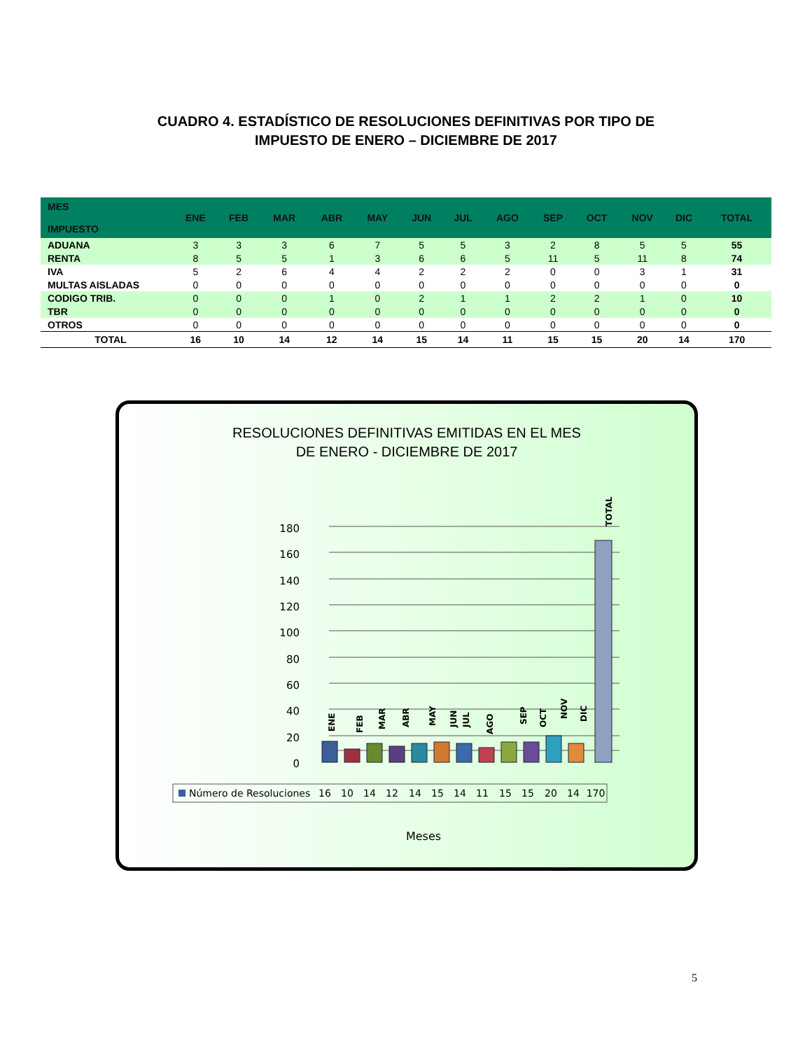CUADRO 4. ESTADÍSTICO DE RESOLUCIONES DEFINITIVAS POR TIPO DE
IMPUESTO DE ENERO – DICIEMBRE DE 2017
| MES IMPUESTO | ENE | FEB | MAR | ABR | MAY | JUN | JUL | AGO | SEP | OCT | NOV | DIC | TOTAL |
| --- | --- | --- | --- | --- | --- | --- | --- | --- | --- | --- | --- | --- | --- |
| ADUANA | 3 | 3 | 3 | 6 | 7 | 5 | 5 | 3 | 2 | 8 | 5 | 5 | 55 |
| RENTA | 8 | 5 | 5 | 1 | 3 | 6 | 6 | 5 | 11 | 5 | 11 | 8 | 74 |
| IVA | 5 | 2 | 6 | 4 | 4 | 2 | 2 | 2 | 0 | 0 | 3 | 1 | 31 |
| MULTAS AISLADAS | 0 | 0 | 0 | 0 | 0 | 0 | 0 | 0 | 0 | 0 | 0 | 0 | 0 |
| CODIGO TRIB. | 0 | 0 | 0 | 1 | 0 | 2 | 1 | 1 | 2 | 2 | 1 | 0 | 10 |
| TBR | 0 | 0 | 0 | 0 | 0 | 0 | 0 | 0 | 0 | 0 | 0 | 0 | 0 |
| OTROS | 0 | 0 | 0 | 0 | 0 | 0 | 0 | 0 | 0 | 0 | 0 | 0 | 0 |
| TOTAL | 16 | 10 | 14 | 12 | 14 | 15 | 14 | 11 | 15 | 15 | 20 | 14 | 170 |
RESOLUCIONES DEFINITIVAS EMITIDAS EN EL MES
DE ENERO - DICIEMBRE DE 2017
180
160
140
120
100
80
60
40
20
0
ENE
FEB
MAR
ABR
MAY
JUN
JUL
AGO
SEP
OCT
NOV
DIC
TOTAL
Número de Resoluciones
16
10
14
12
14
15
14
11
15
15
20
14
170
Meses
5